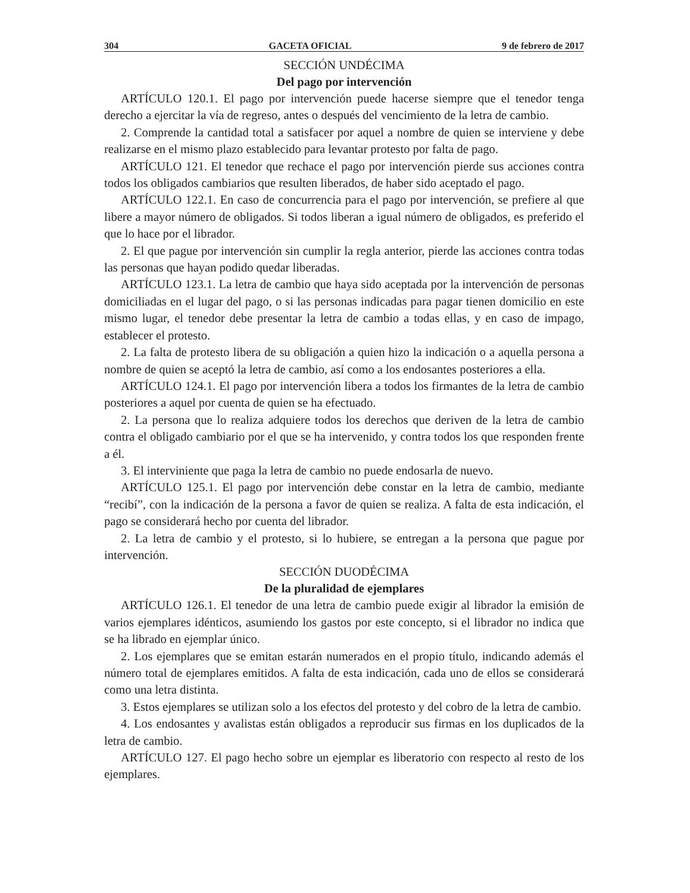304 GACETA OFICIAL 9 de febrero de 2017
SECCIÓN UNDÉCIMA
Del pago por intervención
ARTÍCULO 120.1. El pago por intervención puede hacerse siempre que el tenedor tenga derecho a ejercitar la vía de regreso, antes o después del vencimiento de la letra de cambio.
2. Comprende la cantidad total a satisfacer por aquel a nombre de quien se interviene y debe realizarse en el mismo plazo establecido para levantar protesto por falta de pago.
ARTÍCULO 121. El tenedor que rechace el pago por intervención pierde sus acciones contra todos los obligados cambiarios que resulten liberados, de haber sido aceptado el pago.
ARTÍCULO 122.1. En caso de concurrencia para el pago por intervención, se prefiere al que libere a mayor número de obligados. Si todos liberan a igual número de obligados, es preferido el que lo hace por el librador.
2. El que pague por intervención sin cumplir la regla anterior, pierde las acciones contra todas las personas que hayan podido quedar liberadas.
ARTÍCULO 123.1. La letra de cambio que haya sido aceptada por la intervención de personas domiciliadas en el lugar del pago, o si las personas indicadas para pagar tienen domicilio en este mismo lugar, el tenedor debe presentar la letra de cambio a todas ellas, y en caso de impago, establecer el protesto.
2. La falta de protesto libera de su obligación a quien hizo la indicación o a aquella persona a nombre de quien se aceptó la letra de cambio, así como a los endosantes posteriores a ella.
ARTÍCULO 124.1. El pago por intervención libera a todos los firmantes de la letra de cambio posteriores a aquel por cuenta de quien se ha efectuado.
2. La persona que lo realiza adquiere todos los derechos que deriven de la letra de cambio contra el obligado cambiario por el que se ha intervenido, y contra todos los que responden frente a él.
3. El interviniente que paga la letra de cambio no puede endosarla de nuevo.
ARTÍCULO 125.1. El pago por intervención debe constar en la letra de cambio, mediante “recibí”, con la indicación de la persona a favor de quien se realiza. A falta de esta indicación, el pago se considerará hecho por cuenta del librador.
2. La letra de cambio y el protesto, si lo hubiere, se entregan a la persona que pague por intervención.
SECCIÓN DUODÉCIMA
De la pluralidad de ejemplares
ARTÍCULO 126.1. El tenedor de una letra de cambio puede exigir al librador la emisión de varios ejemplares idénticos, asumiendo los gastos por este concepto, si el librador no indica que se ha librado en ejemplar único.
2. Los ejemplares que se emitan estarán numerados en el propio título, indicando además el número total de ejemplares emitidos. A falta de esta indicación, cada uno de ellos se considerará como una letra distinta.
3. Estos ejemplares se utilizan solo a los efectos del protesto y del cobro de la letra de cambio.
4. Los endosantes y avalistas están obligados a reproducir sus firmas en los duplicados de la letra de cambio.
ARTÍCULO 127. El pago hecho sobre un ejemplar es liberatorio con respecto al resto de los ejemplares.